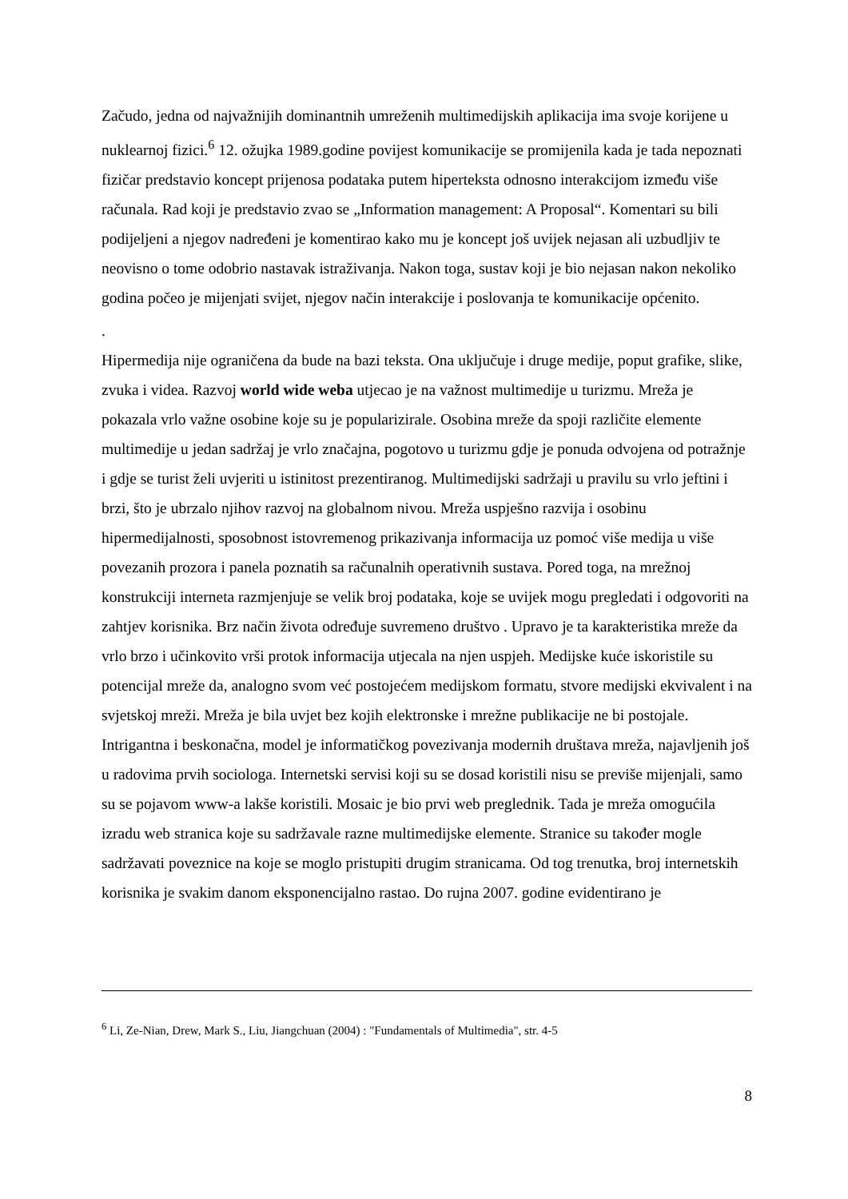Začudo, jedna od najvažnijih dominantnih umreženih multimedijskih aplikacija ima svoje korijene u nuklearnoj fizici.<sup>6</sup> 12. ožujka 1989.godine povijest komunikacije se promijenila kada je tada nepoznati fizičar predstavio koncept prijenosa podataka putem hiperteksta odnosno interakcijom između više računala. Rad koji je predstavio zvao se „Information management: A Proposal“. Komentari su bili podijeljeni a njegov nadređeni je komentirao kako mu je koncept još uvijek nejasan ali uzbudljiv te neovisno o tome odobrio nastavak istraživanja. Nakon toga, sustav koji je bio nejasan nakon nekoliko godina počeo je mijenjati svijet, njegov način interakcije i poslovanja te komunikacije općenito.
.
Hipermedija nije ograničena da bude na bazi teksta. Ona uključuje i druge medije, poput grafike, slike, zvuka i videa. Razvoj world wide weba utjecao je na važnost multimedije u turizmu. Mreža je pokazala vrlo važne osobine koje su je popularizirale. Osobina mreže da spoji različite elemente multimedije u jedan sadržaj je vrlo značajna, pogotovo u turizmu gdje je ponuda odvojena od potražnje i gdje se turist želi uvjeriti u istinitost prezentiranog. Multimedijski sadržaji u pravilu su vrlo jeftini i brzi, što je ubrzalo njihov razvoj na globalnom nivou. Mreža uspješno razvija i osobinu hipermedijalnosti, sposobnost istovremenog prikazivanja informacija uz pomoć više medija u više povezanih prozora i panela poznatih sa računalnih operativnih sustava. Pored toga, na mrežnoj konstrukciji interneta razmjenjuje se velik broj podataka, koje se uvijek mogu pregledati i odgovoriti na zahtjev korisnika. Brz način života određuje suvremeno društvo . Upravo je ta karakteristika mreže da vrlo brzo i učinkovito vrši protok informacija utjecala na njen uspjeh. Medijske kuće iskoristile su potencijal mreže da, analogno svom već postojećem medijskom formatu, stvore medijski ekvivalent i na svjetskoj mreži. Mreža je bila uvjet bez kojih elektronske i mrežne publikacije ne bi postojale. Intrigantna i beskonačna, model je informatičkog povezivanja modernih društava mreža, najavljenih još u radovima prvih sociologa. Internetski servisi koji su se dosad koristili nisu se previše mijenjali, samo su se pojavom www-a lakše koristili. Mosaic je bio prvi web preglednik. Tada je mreža omogućila izradu web stranica koje su sadržavale razne multimedijske elemente. Stranice su također mogle sadržavati poveznice na koje se moglo pristupiti drugim stranicama. Od tog trenutka, broj internetskih korisnika je svakim danom eksponencijalno rastao. Do rujna 2007. godine evidentirano je
<sup>6</sup> Li, Ze-Nian, Drew, Mark S., Liu, Jiangchuan (2004) : "Fundamentals of Multimedia", str. 4-5
8